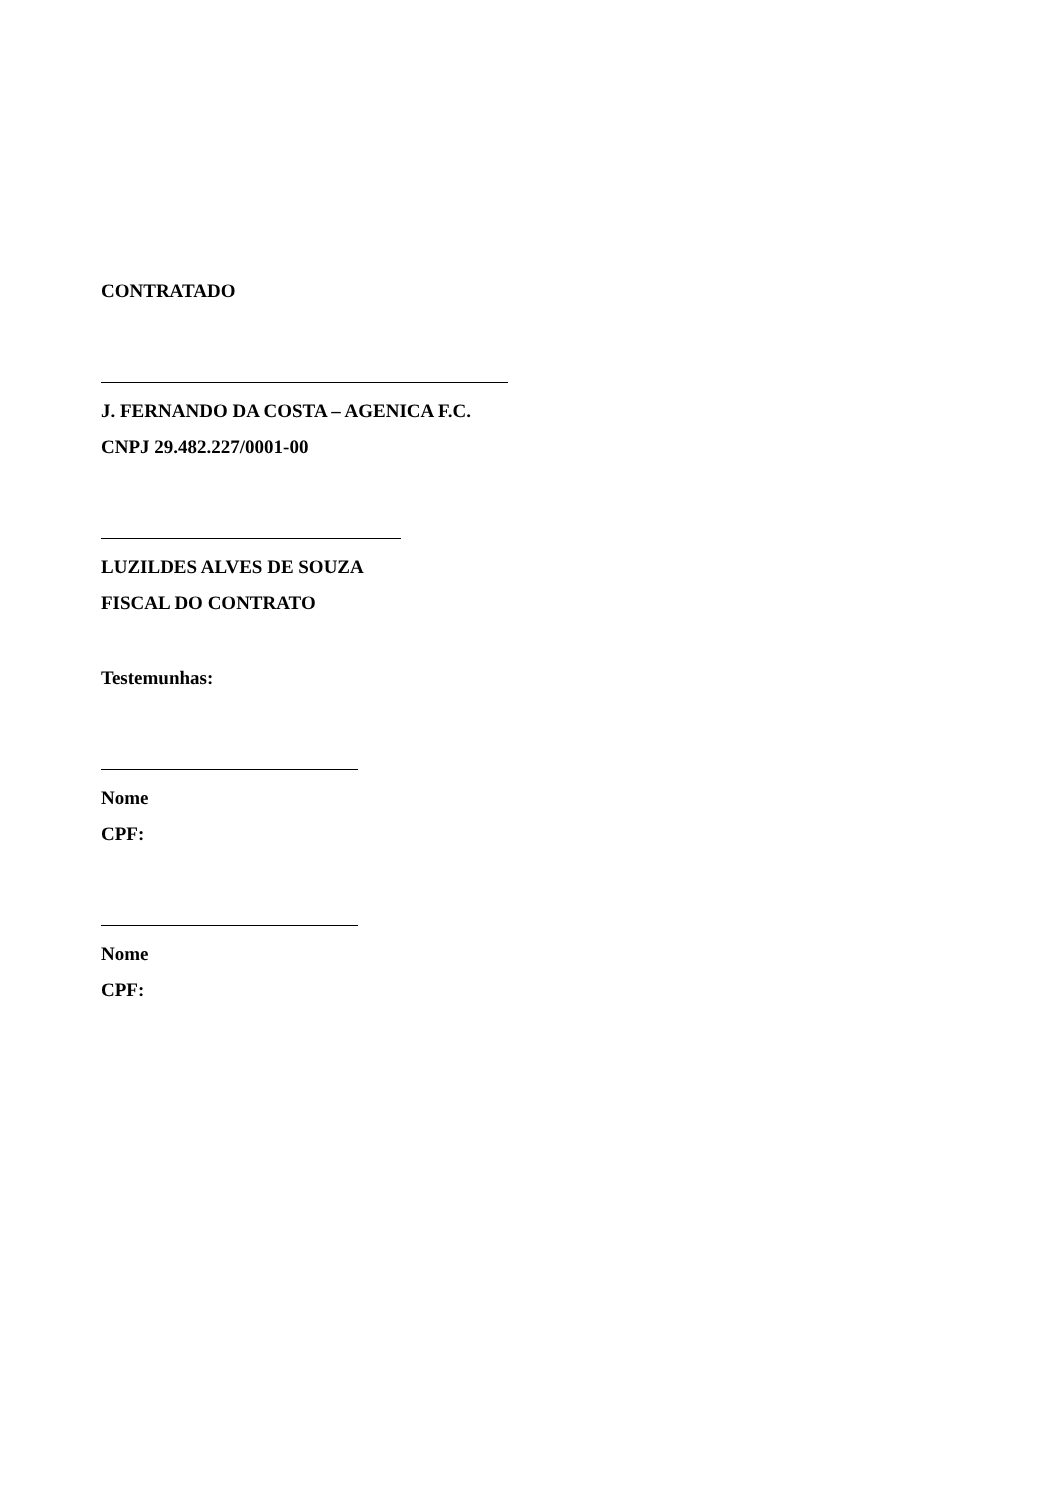CONTRATADO
J. FERNANDO DA COSTA – AGENICA F.C.
CNPJ 29.482.227/0001-00
LUZILDES ALVES DE SOUZA
FISCAL DO CONTRATO
Testemunhas:
Nome
CPF:
Nome
CPF: